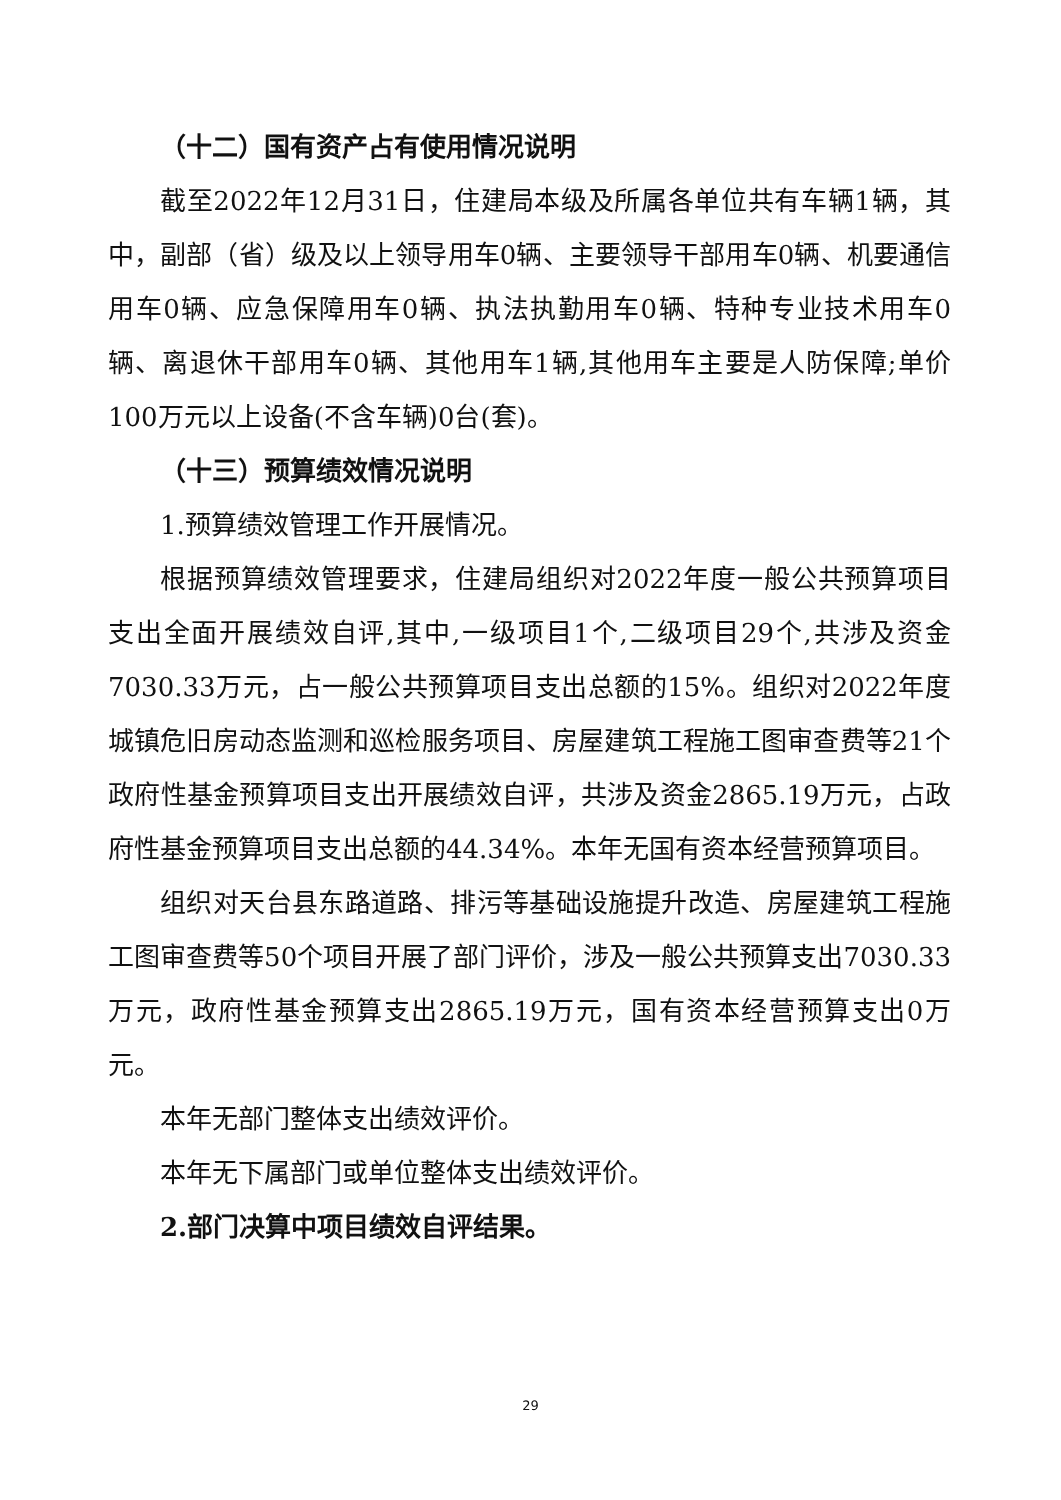（十二）国有资产占有使用情况说明
截至2022年12月31日，住建局本级及所属各单位共有车辆1辆，其中，副部（省）级及以上领导用车0辆、主要领导干部用车0辆、机要通信用车0辆、应急保障用车0辆、执法执勤用车0辆、特种专业技术用车0辆、离退休干部用车0辆、其他用车1辆,其他用车主要是人防保障;单价100万元以上设备(不含车辆)0台(套)。
（十三）预算绩效情况说明
1.预算绩效管理工作开展情况。
根据预算绩效管理要求，住建局组织对2022年度一般公共预算项目支出全面开展绩效自评,其中,一级项目1个,二级项目29个,共涉及资金7030.33万元，占一般公共预算项目支出总额的15%。组织对2022年度城镇危旧房动态监测和巡检服务项目、房屋建筑工程施工图审查费等21个政府性基金预算项目支出开展绩效自评，共涉及资金2865.19万元，占政府性基金预算项目支出总额的44.34%。本年无国有资本经营预算项目。
组织对天台县东路道路、排污等基础设施提升改造、房屋建筑工程施工图审查费等50个项目开展了部门评价，涉及一般公共预算支出7030.33万元，政府性基金预算支出2865.19万元，国有资本经营预算支出0万元。
本年无部门整体支出绩效评价。
本年无下属部门或单位整体支出绩效评价。
2.部门决算中项目绩效自评结果。
29